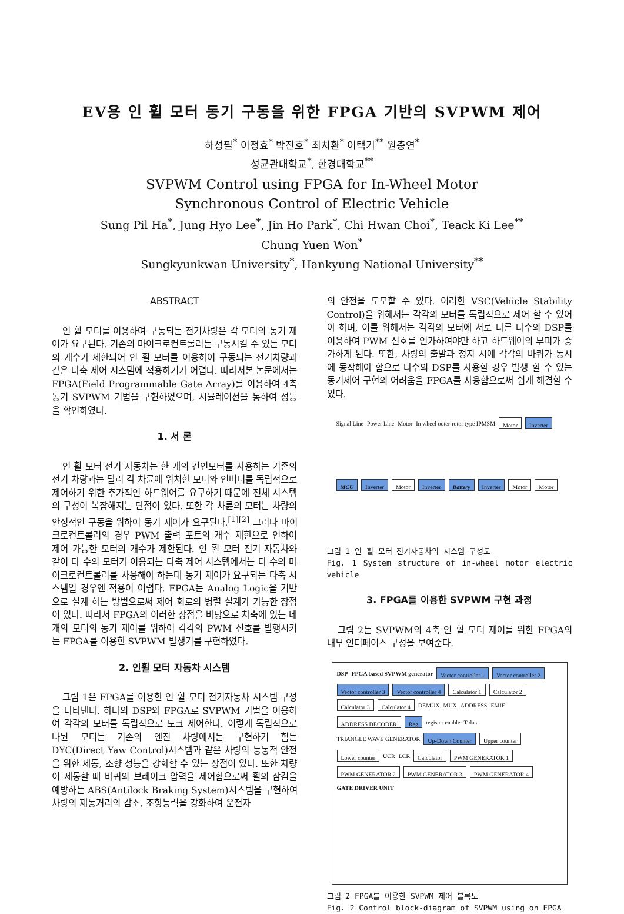EV용 인 휠 모터 동기 구동을 위한 FPGA 기반의 SVPWM 제어
하성필<sup>*</sup> 이정효<sup>*</sup> 박진호<sup>*</sup> 최치환<sup>*</sup> 이택기<sup>**</sup> 원충연<sup>*</sup>
성균관대학교<sup>*</sup>, 한경대학교<sup>**</sup>
SVPWM Control using FPGA for In-Wheel Motor
Synchronous Control of Electric Vehicle
Sung Pil Ha<sup>*</sup>, Jung Hyo Lee<sup>*</sup>, Jin Ho Park<sup>*</sup>, Chi Hwan Choi<sup>*</sup>, Teack Ki Lee<sup>**</sup>
Chung Yuen Won<sup>*</sup>
Sungkyunkwan University<sup>*</sup>, Hankyung National University<sup>**</sup>
ABSTRACT
인 휠 모터를 이용하여 구동되는 전기차량은 각 모터의 동기 제어가 요구된다. 기존의 마이크로컨트롤러는 구동시킬 수 있는 모터의 개수가 제한되어 인 휠 모터를 이용하여 구동되는 전기차량과 같은 다축 제어 시스템에 적용하기가 어렵다. 따라서본 논문에서는 FPGA(Field Programmable Gate Array)를 이용하여 4축 동기 SVPWM 기법을 구현하였으며, 시뮬레이션을 통하여 성능을 확인하였다.
1. 서 론
인 휠 모터 전기 자동차는 한 개의 견인모터를 사용하는 기존의 전기 차량과는 달리 각 차륜에 위치한 모터와 인버터를 독립적으로 제어하기 위한 추가적인 하드웨어를 요구하기 때문에 전체 시스템의 구성이 복잡해지는 단점이 있다. 또한 각 차륜의 모터는 차량의 안정적인 구동을 위하여 동기 제어가 요구된다.<sup>[1][2]</sup> 그러나 마이크로컨트롤러의 경우 PWM 출력 포트의 개수 제한으로 인하여 제어 가능한 모터의 개수가 제한된다. 인 휠 모터 전기 자동차와 같이 다 수의 모터가 이용되는 다축 제어 시스템에서는 다 수의 마이크로컨트롤러를 사용해야 하는데 동기 제어가 요구되는 다축 시스템일 경우엔 적용이 어렵다. FPGA는 Analog Logic을 기반으로 설계 하는 방법으로써 제어 회로의 병렬 설계가 가능한 장점이 있다. 따라서 FPGA의 이러한 장점을 바탕으로 차축에 있는 네 개의 모터의 동기 제어를 위하여 각각의 PWM 신호를 발행시키는 FPGA를 이용한 SVPWM 발생기를 구현하였다.
2. 인휠 모터 자동차 시스템
그림 1은 FPGA를 이용한 인 휠 모터 전기자동차 시스템 구성을 나타낸다. 하나의 DSP와 FPGA로 SVPWM 기법을 이용하여 각각의 모터를 독립적으로 토크 제어한다. 이렇게 독립적으로 나뉜 모터는 기존의 엔진 차량에서는 구현하기 힘든 DYC(Direct Yaw Control)시스템과 같은 차량의 능동적 안전을 위한 제동, 조향 성능을 강화할 수 있는 장점이 있다. 또한 차량이 제동할 때 바퀴의 브레이크 압력을 제어함으로써 휠의 잠김을 예방하는 ABS(Antilock Braking System)시스템을 구현하여 차량의 제동거리의 감소, 조향능력을 강화하여 운전자
의 안전을 도모할 수 있다. 이러한 VSC(Vehicle Stability Control)을 위해서는 각각의 모터를 독립적으로 제어 할 수 있어야 하며, 이를 위해서는 각각의 모터에 서로 다른 다수의 DSP를 이용하여 PWM 신호를 인가하여야만 하고 하드웨어의 부피가 증가하게 된다. 또한, 차량의 출발과 정지 시에 각각의 바퀴가 동시에 동작해야 함으로 다수의 DSP를 사용할 경우 발생 할 수 있는 동기제어 구현의 어려움을 FPGA를 사용함으로써 쉽게 해결할 수 있다.
Signal Line Power Line Motor In wheel outer-rotor type IPMSM Motor Inverter MCU Inverter Motor Inverter Battery Inverter Motor Motor
그림 1 인 휠 모터 전기자동차의 시스템 구성도
Fig. 1 System structure of in-wheel motor electric vehicle
3. FPGA를 이용한 SVPWM 구현 과정
그림 2는 SVPWM의 4축 인 휠 모터 제어를 위한 FPGA의 내부 인터페이스 구성을 보여준다.
DSP FPGA based SVPWM generator Vector controller 1 Vector controller 2 Vector controller 3 Vector controller 4 Calculator 1 Calculator 2 Calculator 3 Calculator 4 DEMUX MUX ADDRESS EMIF ADDRESS DECODER Reg register enable T data TRIANGLE WAVE GENERATOR Up-Down Counter Upper counter Lower counter UCR LCR Calculator PWM GENERATOR 1 PWM GENERATOR 2 PWM GENERATOR 3 PWM GENERATOR 4 GATE DRIVER UNIT
그림 2 FPGA를 이용한 SVPWM 제어 블록도
Fig. 2 Control block-diagram of SVPWM using on FPGA